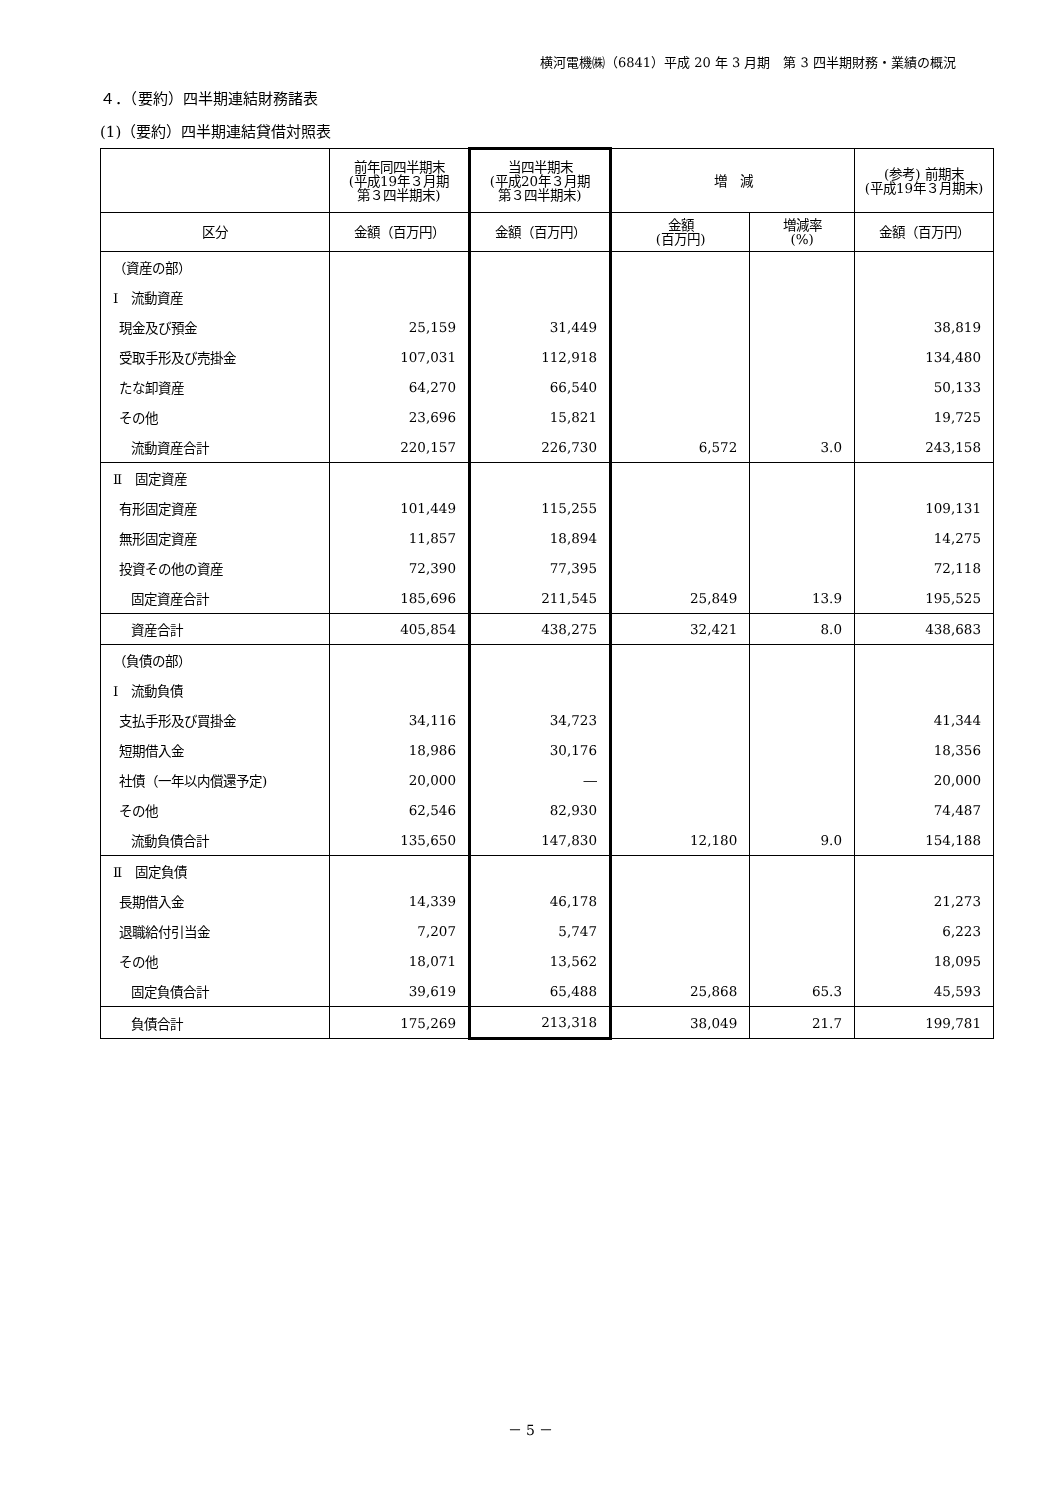横河電機㈱（6841）平成 20 年 3 月期　第 3 四半期財務・業績の概況
４．（要約）四半期連結財務諸表
(1)（要約）四半期連結貸借対照表
| | 前年同四半期末 (平成19年３月期 第３四半期末) | 当四半期末 (平成20年３月期 第３四半期末) | 増 減 | | (参考) 前期末 (平成19年３月期末) |
| --- | --- | --- | --- | --- | --- |
| 区分 | 金額（百万円） | 金額（百万円） | 金額 (百万円) | 増減率 (%) | 金額（百万円） |
| （資産の部） | | | | | |
| Ⅰ 流動資産 | | | | | |
| 現金及び預金 | 25,159 | 31,449 | | | 38,819 |
| 受取手形及び売掛金 | 107,031 | 112,918 | | | 134,480 |
| たな卸資産 | 64,270 | 66,540 | | | 50,133 |
| その他 | 23,696 | 15,821 | | | 19,725 |
| 流動資産合計 | 220,157 | 226,730 | 6,572 | 3.0 | 243,158 |
| Ⅱ 固定資産 | | | | | |
| 有形固定資産 | 101,449 | 115,255 | | | 109,131 |
| 無形固定資産 | 11,857 | 18,894 | | | 14,275 |
| 投資その他の資産 | 72,390 | 77,395 | | | 72,118 |
| 固定資産合計 | 185,696 | 211,545 | 25,849 | 13.9 | 195,525 |
| 資産合計 | 405,854 | 438,275 | 32,421 | 8.0 | 438,683 |
| （負債の部） | | | | | |
| Ⅰ 流動負債 | | | | | |
| 支払手形及び買掛金 | 34,116 | 34,723 | | | 41,344 |
| 短期借入金 | 18,986 | 30,176 | | | 18,356 |
| 社債（一年以内償還予定) | 20,000 | ― | | | 20,000 |
| その他 | 62,546 | 82,930 | | | 74,487 |
| 流動負債合計 | 135,650 | 147,830 | 12,180 | 9.0 | 154,188 |
| Ⅱ 固定負債 | | | | | |
| 長期借入金 | 14,339 | 46,178 | | | 21,273 |
| 退職給付引当金 | 7,207 | 5,747 | | | 6,223 |
| その他 | 18,071 | 13,562 | | | 18,095 |
| 固定負債合計 | 39,619 | 65,488 | 25,868 | 65.3 | 45,593 |
| 負債合計 | 175,269 | 213,318 | 38,049 | 21.7 | 199,781 |
－ 5 －